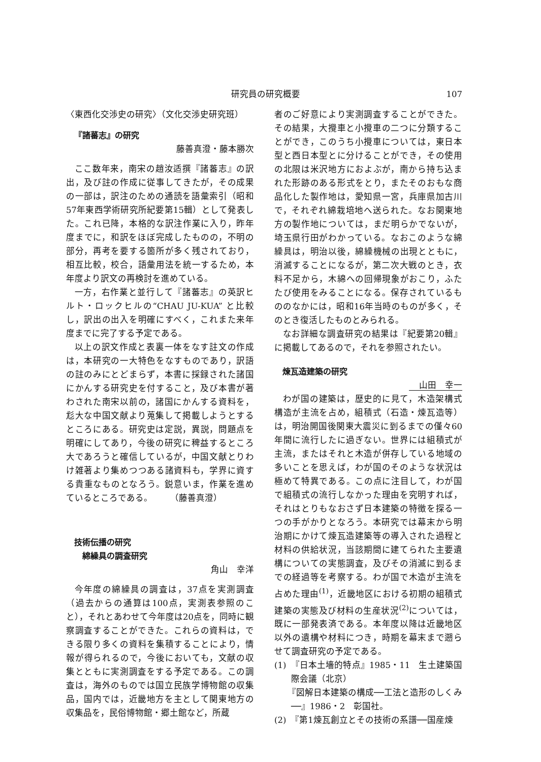研究員の研究概要 107
〈東西化交渉史の研究〉（文化交渉史研究班）
『諸蕃志』の研究
藤善真澄・藤本勝次
ここ数年来，南宋の趙汝适撰『諸蕃志』の訳出，及び註の作成に従事してきたが，その成果の一部は，訳注のための通読を語彙索引（昭和57年東西学術研究所紀要第15輯）として発表した。これ已降，本格的な訳注作業に入り，昨年度までに，和訳をほぼ完成したものの，不明の部分，再考を要する箇所が多く残されており，相互比較，校合，語彙用法を統一するため，本年度より訳文の再検討を進めている。
一方，右作業と並行して『諸蕃志』の英訳ヒルト・ロックヒルの“CHAU JU-KUA” と比較し，訳出の出入を明確にすべく，これまた来年度までに完了する予定である。
以上の訳文作成と表裏一体をなす註文の作成は，本研究の一大特色をなすものであり，訳語の註のみにとどまらず，本書に採録された諸国にかんする研究史を付すること，及び本書が著わされた南宋以前の，諸国にかんする資料を，尨大な中国文献より蒐集して掲載しようとするところにある。研究史は定説，異説，問題点を明確にしてあり，今後の研究に稗益するところ大であろうと確信しているが，中国文献とりわけ雑著より集めつつある諸資料も，学界に資する貴重なものとなろう。鋭意いま，作業を進めているところである。　　　（藤善真澄）
技術伝播の研究
綿繰具の調査研究
角山　幸洋
今年度の綿繰具の調査は，37点を実測調査（過去からの通算は100点，実測表参照のこと），それとあわせて今年度は20点を，同時に観察調査することができた。これらの資料は，できる限り多くの資料を集積することにより，情報が得られるので，今後においても，文献の収集とともに実測調査をする予定である。この調査は，海外のものでは国立民族学博物館の収集品，国内では，近畿地方を主として関東地方の収集品を，民俗博物館・郷土館など，所蔵
者のご好意により実測調査することができた。その結果，大攪車と小攪車の二つに分類することができ，このうち小攪車については，東日本型と西日本型とに分けることができ，その使用の北限は米沢地方におよぶが，南から持ち込まれた形跡のある形式をとり，またそのおもな商品化した製作地は，愛知県一宮，兵庫県加古川で，それぞれ綿栽培地へ送られた。なお関東地方の製作地については，まだ明らかでないが，埼玉県行田がわかっている。なおこのような綿繰具は，明治以後，綿繰機械の出現とともに，消滅することになるが，第二次大戦のとき，衣料不足から，木綿への回帰現象がおこり，ふたたび使用をみることになる。保存されているもののなかには，昭和16年当時のものが多く，そのとき復活したものとみられる。
なお詳細な調査研究の結果は『紀要第20輯』に掲載してあるので，それを参照されたい。
煉瓦造建築の研究
山田　幸一
わが国の建築は，歴史的に見て，木造架構式構造が主流を占め，組積式（石造・煉瓦造等）は，明治開国後関東大震災に到るまでの僅々60年間に流行したに過ぎない。世界には組積式が主流，またはそれと木造が併存している地域の多いことを思えば，わが国のそのような状況は極めて特異である。この点に注目して，わが国で組積式の流行しなかった理由を究明すれば，それはとりもなおさず日本建築の特徴を探る一つの手がかりとなろう。本研究では幕末から明治期にかけて煉瓦造建築等の導入された過程と材料の供給状況，当該期間に建てられた主要遺構についての実態調査，及びその消滅に到るまでの経過等を考察する。わが国で木造が主流を占めた理由<sup>(1)</sup>，近畿地区における初期の組積式建築の実態及び材料の生産状況<sup>(2)</sup>については，既に一部発表済である。本年度以降は近畿地区以外の遺構や材料につき，時期を幕末まで遡らせて調査研究の予定である。
(1)　『日本土墻的特点』1985・11　生土建築国際会議（北京）
　　『図解日本建築の構成──工法と造形のしくみ──』1986・2　彰国社。
(2)　『第1煉瓦創立とその技術の系譜──国産煉